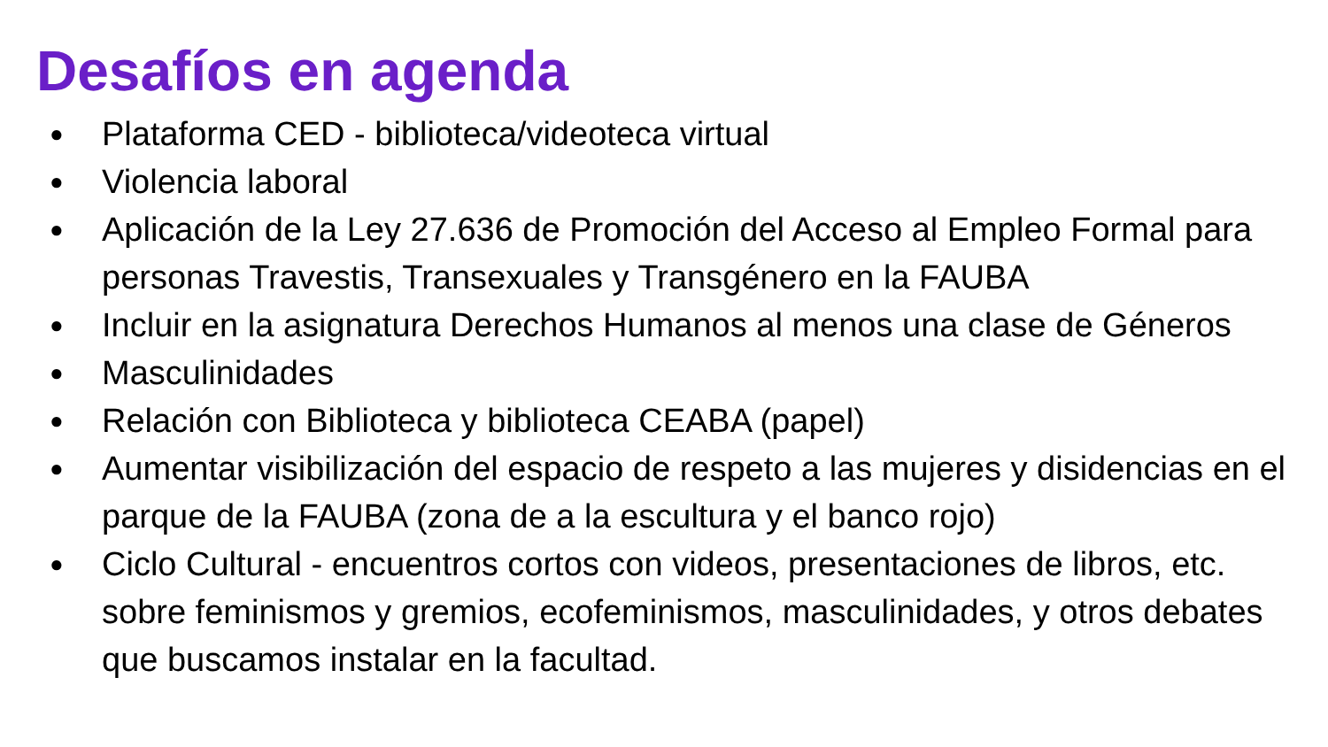Desafíos en agenda
● Plataforma CED - biblioteca/videoteca virtual
● Violencia laboral
● Aplicación de la Ley 27.636 de Promoción del Acceso al Empleo Formal para personas Travestis, Transexuales y Transgénero en la FAUBA
● Incluir en la asignatura Derechos Humanos al menos una clase de Géneros
● Masculinidades
● Relación con Biblioteca y biblioteca CEABA (papel)
● Aumentar visibilización del espacio de respeto a las mujeres y disidencias en el parque de la FAUBA (zona de a la escultura y el banco rojo)
● Ciclo Cultural - encuentros cortos con videos, presentaciones de libros, etc. sobre feminismos y gremios, ecofeminismos, masculinidades, y otros debates que buscamos instalar en la facultad.